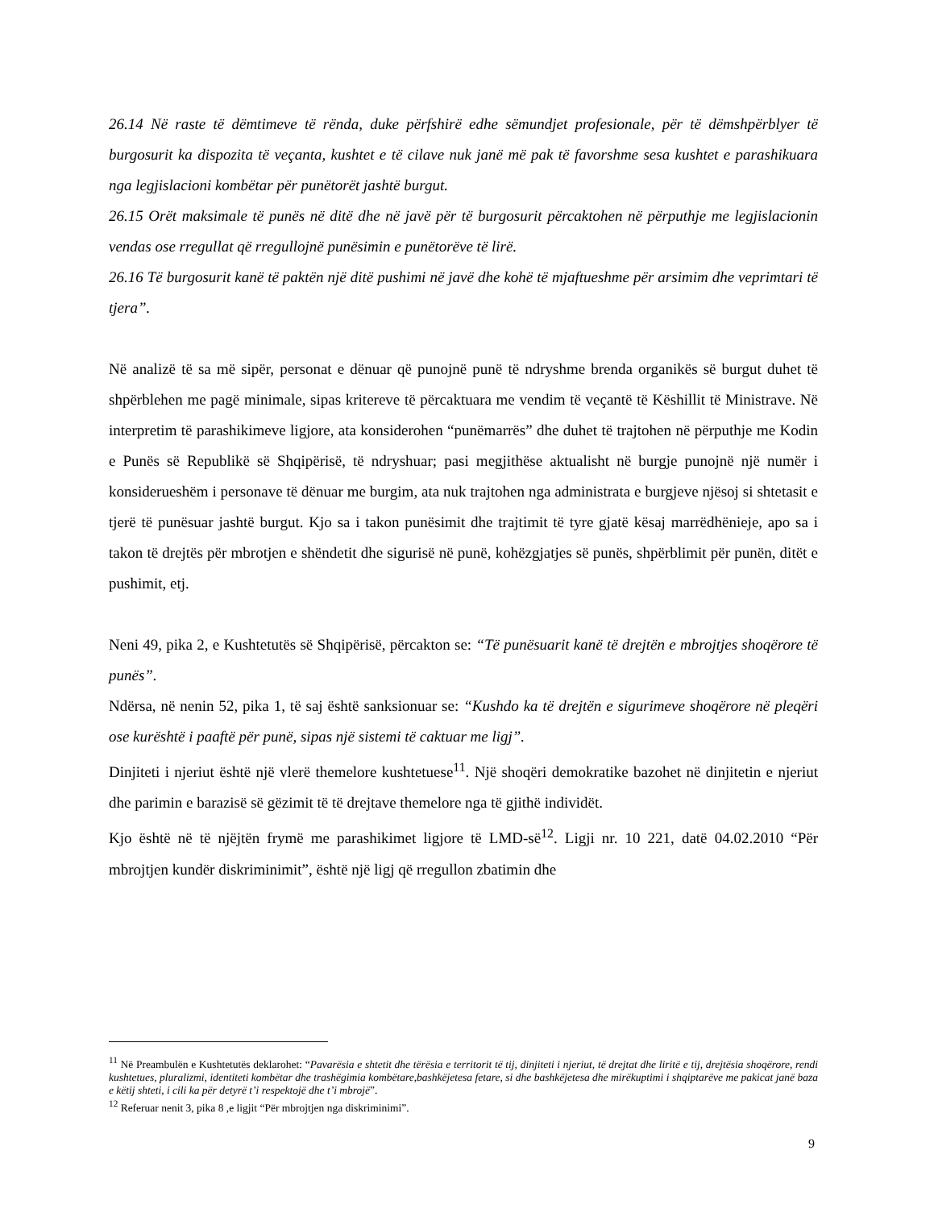26.14 Në raste të dëmtimeve të rënda, duke përfshirë edhe sëmundjet profesionale, për të dëmshpërblyer të burgosurit ka dispozita të veçanta, kushtet e të cilave nuk janë më pak të favorshme sesa kushtet e parashikuara nga legjislacioni kombëtar për punëtorët jashtë burgut.
26.15 Orët maksimale të punës në ditë dhe në javë për të burgosurit përcaktohen në përputhje me legjislacionin vendas ose rregullat që rregullojnë punësimin e punëtorëve të lirë.
26.16 Të burgosurit kanë të paktën një ditë pushimi në javë dhe kohë të mjaftueshme për arsimim dhe veprimtari të tjera”.
Në analizë të sa më sipër, personat e dënuar që punojnë punë të ndryshme brenda organikës së burgut duhet të shpërblehen me pagë minimale, sipas kritereve të përcaktuara me vendim të veçantë të Këshillit të Ministrave. Në interpretim të parashikimeve ligjore, ata konsiderohen “punëmarrës” dhe duhet të trajtohen në përputhje me Kodin e Punës së Republikë së Shqipërisë, të ndryshuar; pasi megjithëse aktualisht në burgje punojnë një numër i konsiderueshëm i personave të dënuar me burgim, ata nuk trajtohen nga administrata e burgjeve njësoj si shtetasit e tjerë të punësuar jashtë burgut. Kjo sa i takon punësimit dhe trajtimit të tyre gjatë kësaj marrëdhënieje, apo sa i takon të drejtës për mbrotjen e shëndetit dhe sigurisë në punë, kohëzgjatjes së punës, shpërblimit për punën, ditët e pushimit, etj.
Neni 49, pika 2, e Kushtetutës së Shqipërisë, përcakton se: “Të punësuarit kanë të drejtën e mbrojtjes shoqërore të punës”.
Ndërsa, në nenin 52, pika 1, të saj është sanksionuar se: “Kushdo ka të drejtën e sigurimeve shoqërore në pleqëri ose kurështë i paaftë për punë, sipas një sistemi të caktuar me ligj”.
Dinjiteti i njeriut është një vlerë themelore kushtetuese<sup>11</sup>. Një shoqëri demokratike bazohet në dinjitetin e njeriut dhe parimin e barazisë së gëzimit të të drejtave themelore nga të gjithë individët.
Kjo është në të njëjtën frymë me parashikimet ligjore të LMD-së<sup>12</sup>. Ligji nr. 10 221, datë 04.02.2010 “Për mbrojtjen kundër diskriminimit”, është një ligj që rregullon zbatimin dhe
<sup>11</sup> Në Preambulën e Kushtetutës deklarohet: “Pavarësia e shtetit dhe tërësia e territorit të tij, dinjiteti i njeriut, të drejtat dhe liritë e tij, drejtësia shoqërore, rendi kushtetues, pluralizmi, identiteti kombëtar dhe trashëgimia kombëtare,bashkëjetesa fetare, si dhe bashkëjetesa dhe mirëkuptimi i shqiptarëve me pakicat janë baza e këtij shteti, i cili ka për detyrë t’i respektojë dhe t’i mbrojë”.
<sup>12</sup> Referuar nenit 3, pika 8 ,e ligjit “Për mbrojtjen nga diskriminimi”.
9